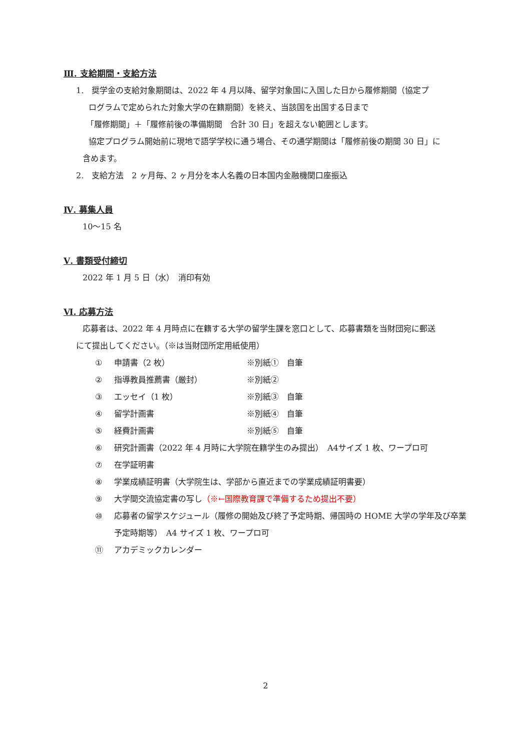Ⅲ. 支給期間・支給方法
1.　奨学金の支給対象期間は、2022 年 4 月以降、留学対象国に入国した日から履修期間（協定プ
ログラムで定められた対象大学の在籍期間）を終え、当該国を出国する日まで
「履修期間」＋「履修前後の準備期間　合計 30 日」を超えない範囲とします。
協定プログラム開始前に現地で語学学校に通う場合、その通学期間は「履修前後の期間 30 日」に
含めます。
2.　支給方法　2 ヶ月毎、2 ヶ月分を本人名義の日本国内金融機関口座振込
Ⅳ. 募集人員
10～15 名
Ⅴ. 書類受付締切
2022 年 1 月 5 日（水）　消印有効
Ⅵ. 応募方法
応募者は、2022 年 4 月時点に在籍する大学の留学生課を窓口として、応募書類を当財団宛に郵送
にて提出してください。（※は当財団所定用紙使用）
① 申請書（2 枚） ※別紙①　自筆
② 指導教員推薦書（厳封） ※別紙②
③ エッセイ（1 枚） ※別紙③　自筆
④ 留学計画書 ※別紙④　自筆
⑤ 経費計画書 ※別紙⑤　自筆
⑥ 研究計画書（2022 年 4 月時に大学院在籍学生のみ提出）　A4サイズ 1 枚、ワープロ可
⑦ 在学証明書
⑧ 学業成績証明書（大学院生は、学部から直近までの学業成績証明書要）
⑨ 大学間交流協定書の写し（※←国際教育課で準備するため提出不要）
⑩ 応募者の留学スケジュール（履修の開始及び終了予定時期、帰国時の HOME 大学の学年及び卒業予定時期等）　A4 サイズ 1 枚、ワープロ可
⑪ アカデミックカレンダー
2